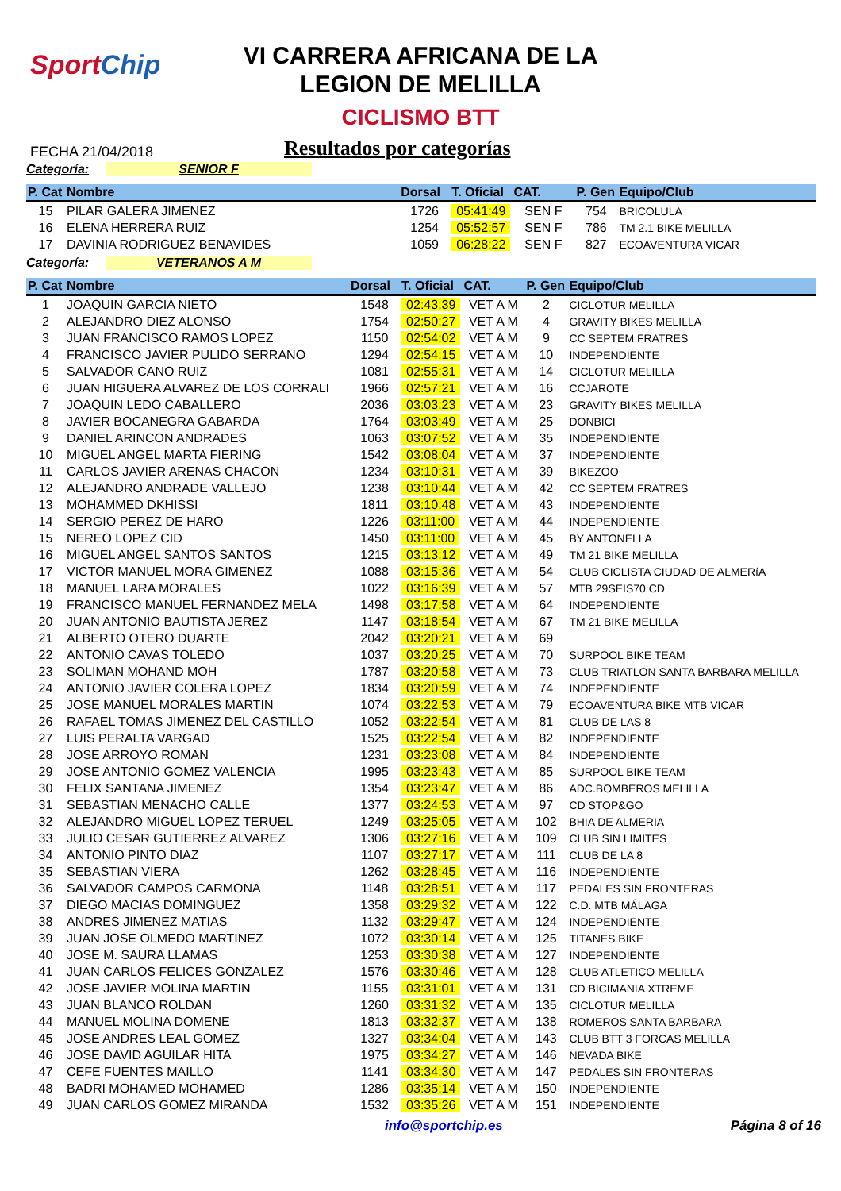SportChip
VI CARRERA AFRICANA DE LA
LEGION DE MELILLA
CICLISMO BTT
FECHA 21/04/2018
Resultados por categorías
Categoría: SENIOR F
| P. Cat | Nombre | Dorsal | T. Oficial | CAT. | P. Gen | Equipo/Club |
| --- | --- | --- | --- | --- | --- | --- |
| 15 | PILAR GALERA JIMENEZ | 1726 | 05:41:49 | SEN F | 754 | BRICOLULA |
| 16 | ELENA HERRERA RUIZ | 1254 | 05:52:57 | SEN F | 786 | TM 2.1 BIKE MELILLA |
| 17 | DAVINIA RODRIGUEZ BENAVIDES | 1059 | 06:28:22 | SEN F | 827 | ECOAVENTURA VICAR |
Categoría: VETERANOS A M
| P. Cat | Nombre | Dorsal | T. Oficial | CAT. | P. Gen | Equipo/Club |
| --- | --- | --- | --- | --- | --- | --- |
| 1 | JOAQUIN GARCIA NIETO | 1548 | 02:43:39 | VET A M | 2 | CICLOTUR MELILLA |
| 2 | ALEJANDRO DIEZ ALONSO | 1754 | 02:50:27 | VET A M | 4 | GRAVITY BIKES MELILLA |
| 3 | JUAN FRANCISCO RAMOS LOPEZ | 1150 | 02:54:02 | VET A M | 9 | CC SEPTEM FRATRES |
| 4 | FRANCISCO JAVIER PULIDO SERRANO | 1294 | 02:54:15 | VET A M | 10 | INDEPENDIENTE |
| 5 | SALVADOR CANO RUIZ | 1081 | 02:55:31 | VET A M | 14 | CICLOTUR MELILLA |
| 6 | JUAN HIGUERA ALVAREZ DE LOS CORRALI | 1966 | 02:57:21 | VET A M | 16 | CCJAROTE |
| 7 | JOAQUIN LEDO CABALLERO | 2036 | 03:03:23 | VET A M | 23 | GRAVITY BIKES MELILLA |
| 8 | JAVIER BOCANEGRA GABARDA | 1764 | 03:03:49 | VET A M | 25 | DONBICI |
| 9 | DANIEL ARINCON ANDRADES | 1063 | 03:07:52 | VET A M | 35 | INDEPENDIENTE |
| 10 | MIGUEL ANGEL MARTA FIERING | 1542 | 03:08:04 | VET A M | 37 | INDEPENDIENTE |
| 11 | CARLOS JAVIER ARENAS CHACON | 1234 | 03:10:31 | VET A M | 39 | BIKEZOO |
| 12 | ALEJANDRO ANDRADE VALLEJO | 1238 | 03:10:44 | VET A M | 42 | CC SEPTEM FRATRES |
| 13 | MOHAMMED DKHISSI | 1811 | 03:10:48 | VET A M | 43 | INDEPENDIENTE |
| 14 | SERGIO PEREZ DE HARO | 1226 | 03:11:00 | VET A M | 44 | INDEPENDIENTE |
| 15 | NEREO LOPEZ CID | 1450 | 03:11:00 | VET A M | 45 | BY ANTONELLA |
| 16 | MIGUEL ANGEL SANTOS SANTOS | 1215 | 03:13:12 | VET A M | 49 | TM 21 BIKE MELILLA |
| 17 | VICTOR MANUEL MORA GIMENEZ | 1088 | 03:15:36 | VET A M | 54 | CLUB CICLISTA CIUDAD DE ALMERíA |
| 18 | MANUEL LARA MORALES | 1022 | 03:16:39 | VET A M | 57 | MTB 29SEIS70 CD |
| 19 | FRANCISCO MANUEL FERNANDEZ MELA | 1498 | 03:17:58 | VET A M | 64 | INDEPENDIENTE |
| 20 | JUAN ANTONIO BAUTISTA JEREZ | 1147 | 03:18:54 | VET A M | 67 | TM 21 BIKE MELILLA |
| 21 | ALBERTO OTERO DUARTE | 2042 | 03:20:21 | VET A M | 69 | |
| 22 | ANTONIO CAVAS TOLEDO | 1037 | 03:20:25 | VET A M | 70 | SURPOOL BIKE TEAM |
| 23 | SOLIMAN MOHAND MOH | 1787 | 03:20:58 | VET A M | 73 | CLUB TRIATLON SANTA BARBARA MELILLA |
| 24 | ANTONIO JAVIER COLERA LOPEZ | 1834 | 03:20:59 | VET A M | 74 | INDEPENDIENTE |
| 25 | JOSE MANUEL MORALES MARTIN | 1074 | 03:22:53 | VET A M | 79 | ECOAVENTURA BIKE MTB VICAR |
| 26 | RAFAEL TOMAS JIMENEZ DEL CASTILLO | 1052 | 03:22:54 | VET A M | 81 | CLUB DE LAS 8 |
| 27 | LUIS PERALTA VARGAD | 1525 | 03:22:54 | VET A M | 82 | INDEPENDIENTE |
| 28 | JOSE ARROYO ROMAN | 1231 | 03:23:08 | VET A M | 84 | INDEPENDIENTE |
| 29 | JOSE ANTONIO GOMEZ VALENCIA | 1995 | 03:23:43 | VET A M | 85 | SURPOOL BIKE TEAM |
| 30 | FELIX SANTANA JIMENEZ | 1354 | 03:23:47 | VET A M | 86 | ADC.BOMBEROS MELILLA |
| 31 | SEBASTIAN MENACHO CALLE | 1377 | 03:24:53 | VET A M | 97 | CD STOP&GO |
| 32 | ALEJANDRO MIGUEL LOPEZ TERUEL | 1249 | 03:25:05 | VET A M | 102 | BHIA DE ALMERIA |
| 33 | JULIO CESAR GUTIERREZ ALVAREZ | 1306 | 03:27:16 | VET A M | 109 | CLUB SIN LIMITES |
| 34 | ANTONIO PINTO DIAZ | 1107 | 03:27:17 | VET A M | 111 | CLUB DE LA 8 |
| 35 | SEBASTIAN VIERA | 1262 | 03:28:45 | VET A M | 116 | INDEPENDIENTE |
| 36 | SALVADOR CAMPOS CARMONA | 1148 | 03:28:51 | VET A M | 117 | PEDALES SIN FRONTERAS |
| 37 | DIEGO MACIAS DOMINGUEZ | 1358 | 03:29:32 | VET A M | 122 | C.D. MTB MÁLAGA |
| 38 | ANDRES JIMENEZ MATIAS | 1132 | 03:29:47 | VET A M | 124 | INDEPENDIENTE |
| 39 | JUAN JOSE OLMEDO MARTINEZ | 1072 | 03:30:14 | VET A M | 125 | TITANES BIKE |
| 40 | JOSE M. SAURA LLAMAS | 1253 | 03:30:38 | VET A M | 127 | INDEPENDIENTE |
| 41 | JUAN CARLOS FELICES GONZALEZ | 1576 | 03:30:46 | VET A M | 128 | CLUB ATLETICO MELILLA |
| 42 | JOSE JAVIER MOLINA MARTIN | 1155 | 03:31:01 | VET A M | 131 | CD BICIMANIA XTREME |
| 43 | JUAN BLANCO ROLDAN | 1260 | 03:31:32 | VET A M | 135 | CICLOTUR MELILLA |
| 44 | MANUEL MOLINA DOMENE | 1813 | 03:32:37 | VET A M | 138 | ROMEROS SANTA BARBARA |
| 45 | JOSE ANDRES LEAL GOMEZ | 1327 | 03:34:04 | VET A M | 143 | CLUB BTT 3 FORCAS MELILLA |
| 46 | JOSE DAVID AGUILAR HITA | 1975 | 03:34:27 | VET A M | 146 | NEVADA BIKE |
| 47 | CEFE FUENTES MAILLO | 1141 | 03:34:30 | VET A M | 147 | PEDALES SIN FRONTERAS |
| 48 | BADRI MOHAMED MOHAMED | 1286 | 03:35:14 | VET A M | 150 | INDEPENDIENTE |
| 49 | JUAN CARLOS GOMEZ MIRANDA | 1532 | 03:35:26 | VET A M | 151 | INDEPENDIENTE |
info@sportchip.es Página 8 of 16